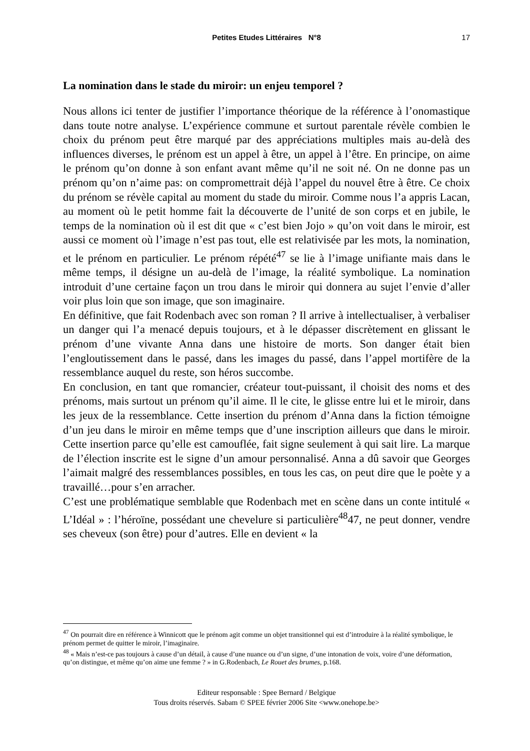Petites Etudes Littéraires N°8 17
La nomination dans le stade du miroir: un enjeu temporel ?
Nous allons ici tenter de justifier l’importance théorique de la référence à l’onomastique dans toute notre analyse. L’expérience commune et surtout parentale révèle combien le choix du prénom peut être marqué par des appréciations multiples mais au-delà des influences diverses, le prénom est un appel à être, un appel à l’être. En principe, on aime le prénom qu’on donne à son enfant avant même qu’il ne soit né. On ne donne pas un prénom qu’on n’aime pas: on compromettrait déjà l’appel du nouvel être à être. Ce choix du prénom se révèle capital au moment du stade du miroir. Comme nous l’a appris Lacan, au moment où le petit homme fait la découverte de l’unité de son corps et en jubile, le temps de la nomination où il est dit que « c’est bien Jojo » qu’on voit dans le miroir, est aussi ce moment où l’image n’est pas tout, elle est relativisée par les mots, la nomination, et le prénom en particulier. Le prénom répété<sup>47</sup> se lie à l’image unifiante mais dans le même temps, il désigne un au-delà de l’image, la réalité symbolique. La nomination introduit d’une certaine façon un trou dans le miroir qui donnera au sujet l’envie d’aller voir plus loin que son image, que son imaginaire.
En définitive, que fait Rodenbach avec son roman ? Il arrive à intellectualiser, à verbaliser un danger qui l’a menacé depuis toujours, et à le dépasser discrètement en glissant le prénom d’une vivante Anna dans une histoire de morts. Son danger était bien l’engloutissement dans le passé, dans les images du passé, dans l’appel mortifère de la ressemblance auquel du reste, son héros succombe.
En conclusion, en tant que romancier, créateur tout-puissant, il choisit des noms et des prénoms, mais surtout un prénom qu’il aime. Il le cite, le glisse entre lui et le miroir, dans les jeux de la ressemblance. Cette insertion du prénom d’Anna dans la fiction témoigne d’un jeu dans le miroir en même temps que d’une inscription ailleurs que dans le miroir. Cette insertion parce qu’elle est camouflée, fait signe seulement à qui sait lire. La marque de l’élection inscrite est le signe d’un amour personnalisé. Anna a dû savoir que Georges l’aimait malgré des ressemblances possibles, en tous les cas, on peut dire que le poète y a travaillé…pour s’en arracher.
C’est une problématique semblable que Rodenbach met en scène dans un conte intitulé « L’Idéal » : l’héroïne, possédant une chevelure si particulière<sup>48</sup>47, ne peut donner, vendre ses cheveux (son être) pour d’autres. Elle en devient « la
<sup>47</sup> On pourrait dire en référence à Winnicott que le prénom agit comme un objet transitionnel qui est d’introduire à la réalité symbolique, le prénom permet de quitter le miroir, l’imaginaire.
<sup>48</sup> « Mais n’est-ce pas toujours à cause d’un détail, à cause d’une nuance ou d’un signe, d’une intonation de voix, voire d’une déformation, qu’on distingue, et même qu’on aime une femme ? » in G.Rodenbach, Le Rouet des brumes, p.168.
Editeur responsable : Spee Bernard / Belgique
Tous droits réservés. Sabam © SPEE février 2006 Site <www.onehope.be>